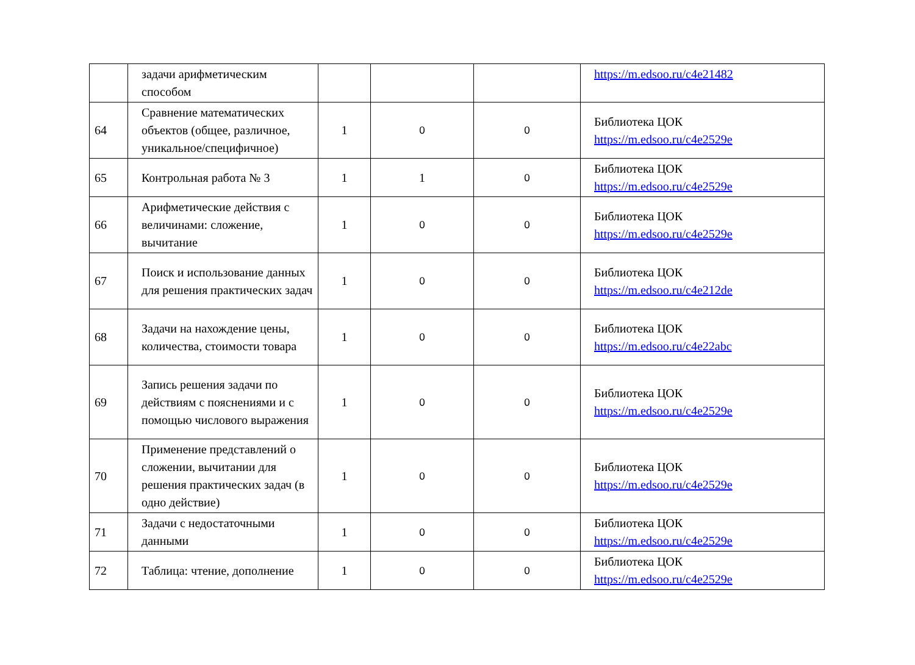| | задачи арифметическим способом | | | | https://m.edsoo.ru/c4e21482 |
| 64 | Сравнение математических объектов (общее, различное, уникальное/специфичное) | 1 | 0 | 0 | Библиотека ЦОК https://m.edsoo.ru/c4e2529e |
| 65 | Контрольная работа № 3 | 1 | 1 | 0 | Библиотека ЦОК https://m.edsoo.ru/c4e2529e |
| 66 | Арифметические действия с величинами: сложение, вычитание | 1 | 0 | 0 | Библиотека ЦОК https://m.edsoo.ru/c4e2529e |
| 67 | Поиск и использование данных для решения практических задач | 1 | 0 | 0 | Библиотека ЦОК https://m.edsoo.ru/c4e212de |
| 68 | Задачи на нахождение цены, количества, стоимости товара | 1 | 0 | 0 | Библиотека ЦОК https://m.edsoo.ru/c4e22abc |
| 69 | Запись решения задачи по действиям с пояснениями и с помощью числового выражения | 1 | 0 | 0 | Библиотека ЦОК https://m.edsoo.ru/c4e2529e |
| 70 | Применение представлений о сложении, вычитании для решения практических задач (в одно действие) | 1 | 0 | 0 | Библиотека ЦОК https://m.edsoo.ru/c4e2529e |
| 71 | Задачи с недостаточными данными | 1 | 0 | 0 | Библиотека ЦОК https://m.edsoo.ru/c4e2529e |
| 72 | Таблица: чтение, дополнение | 1 | 0 | 0 | Библиотека ЦОК https://m.edsoo.ru/c4e2529e |